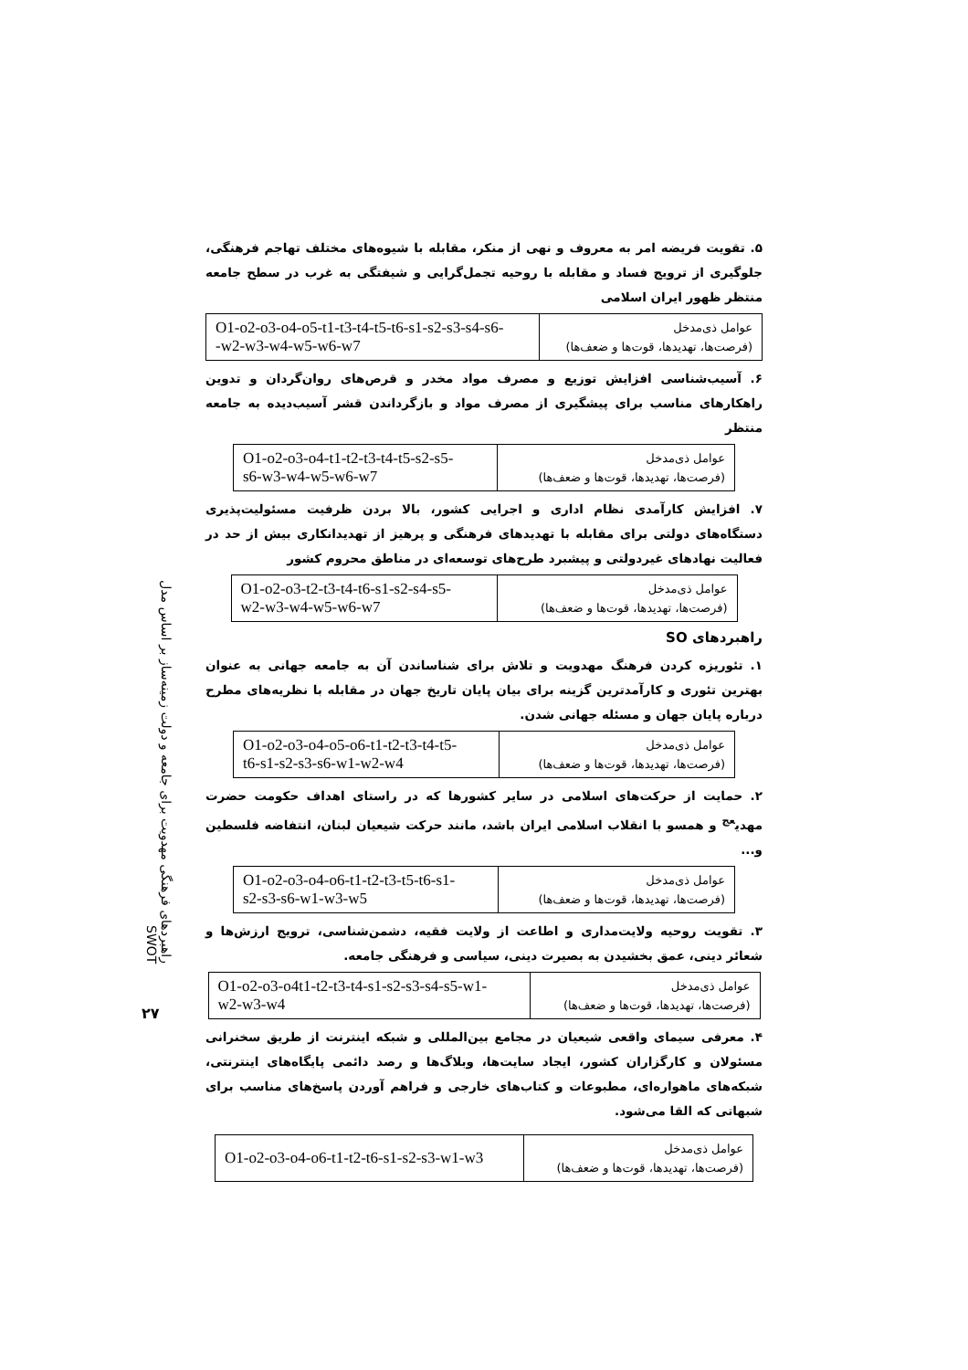راهبردهای فرهنگی مهدویت برای جامعه و دولت زمینه‌ساز بر اساس مدل SWOT
۲۷
۵. تقویت فریضه امر به معروف و نهی از منکر، مقابله با شیوه‌های مختلف تهاجم فرهنگی، جلوگیری از ترویج فساد و مقابله با روحیه تجمل‌گرایی و شیفتگی به غرب در سطح جامعه منتظر ظهور ایران اسلامی
| عوامل ذی‌مدخل (فرصت‌ها، تهدیدها، قوت‌ها و ضعف‌ها) | O1-o2-o3-o4-o5-t1-t3-t4-t5-t6-s1-s2-s3-s4-s6- -w2-w3-w4-w5-w6-w7 |
۶. آسیب‌شناسی افزایش توزیع و مصرف مواد مخدر و قرص‌های روان‌گردان و تدوین راهکارهای مناسب برای پیشگیری از مصرف مواد و بازگرداندن قشر آسیب‌دیده به جامعه منتظر
| عوامل ذی‌مدخل (فرصت‌ها، تهدیدها، قوت‌ها و ضعف‌ها) | O1-o2-o3-o4-t1-t2-t3-t4-t5-s2-s5- s6-w3-w4-w5-w6-w7 |
۷. افزایش کارآمدی نظام اداری و اجرایی کشور، بالا بردن ظرفیت مسئولیت‌پذیری دستگاه‌های دولتی برای مقابله با تهدیدهای فرهنگی و پرهیز از تهدیدانکاری بیش از حد در فعالیت نهادهای غیردولتی و پیشبرد طرح‌های توسعه‌ای در مناطق محروم کشور
| عوامل ذی‌مدخل (فرصت‌ها، تهدیدها، قوت‌ها و ضعف‌ها) | O1-o2-o3-t2-t3-t4-t6-s1-s2-s4-s5- w2-w3-w4-w5-w6-w7 |
راهبردهای SO
۱. تئوریزه کردن فرهنگ مهدویت و تلاش برای شناساندن آن به جامعه جهانی به عنوان بهترین تئوری و کارآمدترین گزینه برای بیان پایان تاریخ جهان در مقابله با نظریه‌های مطرح درباره پایان جهان و مسئله جهانی شدن.
| عوامل ذی‌مدخل (فرصت‌ها، تهدیدها، قوت‌ها و ضعف‌ها) | O1-o2-o3-o4-o5-o6-t1-t2-t3-t4-t5- t6-s1-s2-s3-s6-w1-w2-w4 |
۲. حمایت از حرکت‌های اسلامی در سایر کشورها که در راستای اهداف حکومت حضرت مهدی<sup>عج</sup> و همسو با انقلاب اسلامی ایران باشد، مانند حرکت شیعیان لبنان، انتفاضه فلسطین و...
| عوامل ذی‌مدخل (فرصت‌ها، تهدیدها، قوت‌ها و ضعف‌ها) | O1-o2-o3-o4-o6-t1-t2-t3-t5-t6-s1- s2-s3-s6-w1-w3-w5 |
۳. تقویت روحیه ولایت‌مداری و اطاعت از ولایت فقیه، دشمن‌شناسی، ترویج ارزش‌ها و شعائر دینی، عمق بخشیدن به بصیرت دینی، سیاسی و فرهنگی جامعه.
| عوامل ذی‌مدخل (فرصت‌ها، تهدیدها، قوت‌ها و ضعف‌ها) | O1-o2-o3-o4t1-t2-t3-t4-s1-s2-s3-s4-s5-w1- w2-w3-w4 |
۴. معرفی سیمای واقعی شیعیان در مجامع بین‌المللی و شبکه اینترنت از طریق سخنرانی مسئولان و کارگزاران کشور، ایجاد سایت‌ها، وبلاگ‌ها و رصد دائمی پایگاه‌های اینترنتی، شبکه‌های ماهواره‌ای، مطبوعات و کتاب‌های خارجی و فراهم آوردن پاسخ‌های مناسب برای شبهاتی که القا می‌شود.
| عوامل ذی‌مدخل (فرصت‌ها، تهدیدها، قوت‌ها و ضعف‌ها) | O1-o2-o3-o4-o6-t1-t2-t6-s1-s2-s3-w1-w3 |